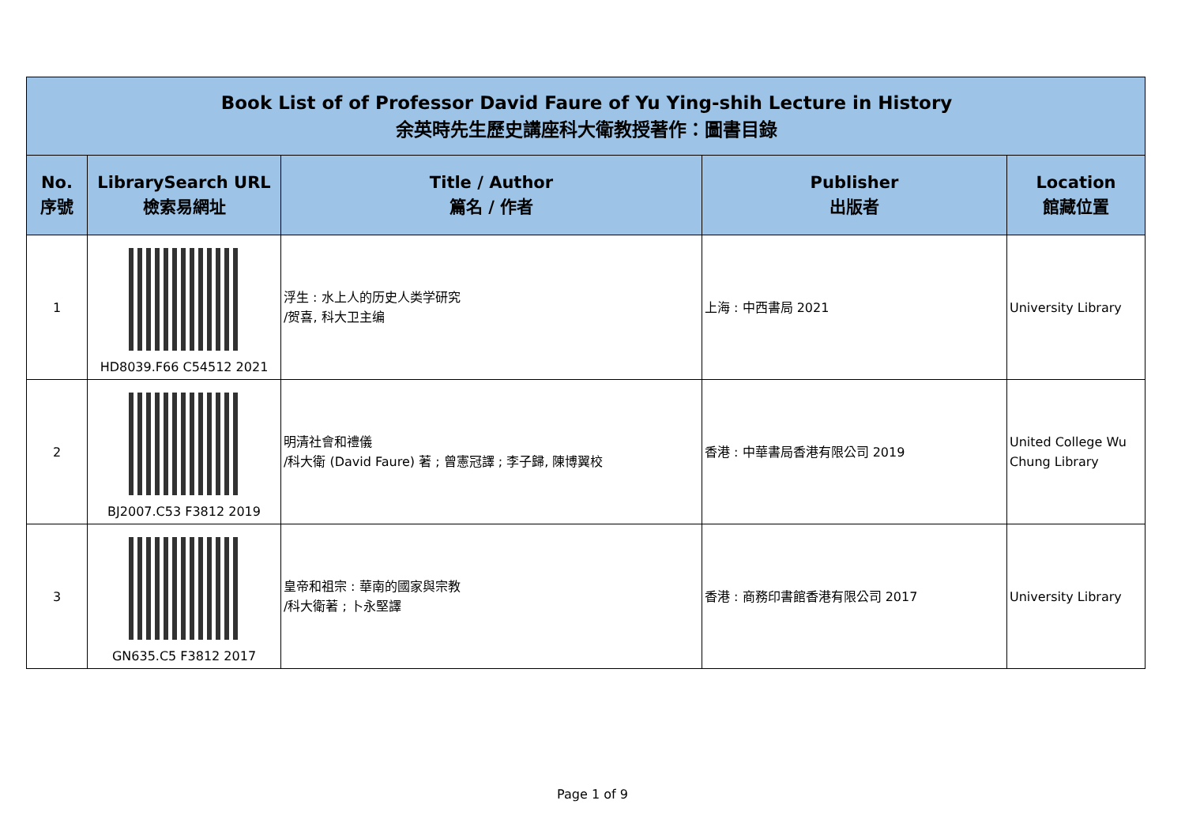| Book List of of Professor David Faure of Yu Ying-shih Lecture in History 余英時先生歷史講座科大衛教授著作：圖書目錄 | | | | |
| No. 序號 | LibrarySearch URL 檢索易網址 | Title / Author 篇名 / 作者 | Publisher 出版者 | Location 館藏位置 |
| 1 | HD8039.F66 C54512 2021 | 浮生 : 水上人的历史人类学研究 /贺喜, 科大卫主编 | 上海 : 中西書局 2021 | University Library |
| 2 | BJ2007.C53 F3812 2019 | 明清社會和禮儀 /科大衛 (David Faure) 著 ; 曾憲冠譯 ; 李子歸, 陳博翼校 | 香港 : 中華書局香港有限公司 2019 | United College Wu Chung Library |
| 3 | GN635.C5 F3812 2017 | 皇帝和祖宗 : 華南的國家與宗教 /科大衛著 ; 卜永堅譯 | 香港 : 商務印書館香港有限公司 2017 | University Library |
Page 1 of 9